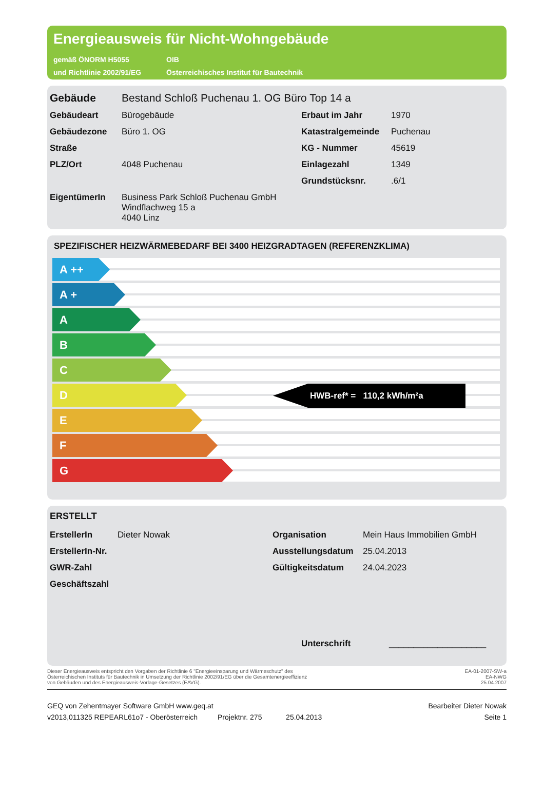Energieausweis für Nicht-Wohngebäude
gemäß ÖNORM H5055
und Richtlinie 2002/91/EG
OIB
Österreichisches Institut für Bautechnik
| Gebäude | Bestand Schloß Puchenau 1. OG Büro Top 14 a | | |
| Gebäudeart | Bürogebäude | Erbaut im Jahr | 1970 |
| Gebäudezone | Büro 1. OG | Katastralgemeinde | Puchenau |
| Straße | | KG - Nummer | 45619 |
| PLZ/Ort | 4048 Puchenau | Einlagezahl | 1349 |
| | | Grundstücksnr. | .6/1 |
| EigentümerIn | Business Park Schloß Puchenau GmbH Windflachweg 15 a 4040 Linz | | |
SPEZIFISCHER HEIZWÄRMEBEDARF BEI 3400 HEIZGRADTAGEN (REFERENZKLIMA)
A ++
A +
A
B
C
D
HWB-ref* = 110,2 kWh/m²a
E
F
G
ERSTELLT
| ErstellerIn | Dieter Nowak | Organisation | Mein Haus Immobilien GmbH |
| ErstellerIn-Nr. | | Ausstellungsdatum | 25.04.2013 |
| GWR-Zahl | | Gültigkeitsdatum | 24.04.2023 |
| Geschäftszahl | | | |
Unterschrift ____________________
Dieser Energieausweis entspricht den Vorgaben der Richtlinie 6 "Energieeinsparung und Wärmeschutz" des
Österreichischen Instituts für Bautechnik in Umsetzung der Richtlinie 2002/91/EG über die Gesamtenergieeffizienz
von Gebäuden und des Energieausweis-Vorlage-Gesetzes (EAVG).
EA-01-2007-SW-a
EA-NWG
25.04.2007
GEQ von Zehentmayer Software GmbH www.geq.at
v2013,011325 REPEARL61o7 - Oberösterreich Projektnr. 275 25.04.2013
Bearbeiter Dieter Nowak
Seite 1